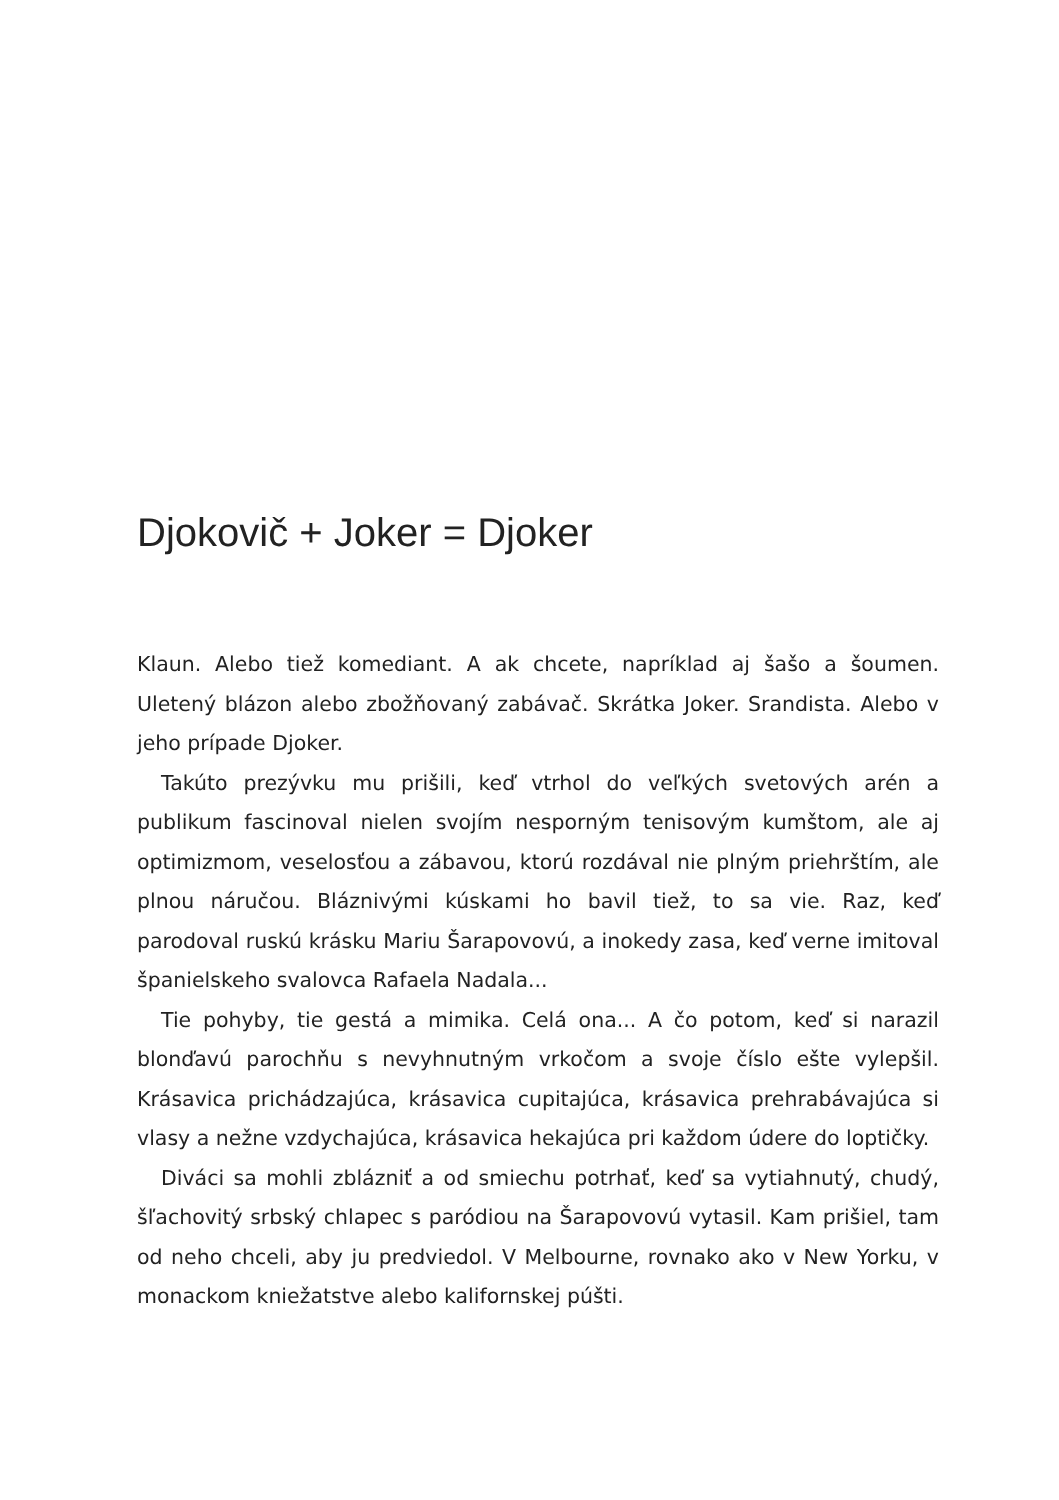Djokovič + Joker = Djoker
Klaun. Alebo tiež komediant. A ak chcete, napríklad aj šašo a šoumen. Uletený blázon alebo zbožňovaný zabávač. Skrátka Joker. Srandista. Alebo v jeho prípade Djoker.
Takúto prezývku mu prišili, keď vtrhol do veľkých svetových arén a publikum fascinoval nielen svojím nesporným tenisovým kumštom, ale aj optimizmom, veselosťou a zábavou, ktorú rozdával nie plným priehrštím, ale plnou náručou. Bláznivými kúskami ho bavil tiež, to sa vie. Raz, keď parodoval ruskú krásku Mariu Šarapovovú, a inokedy zasa, keď verne imitoval španielskeho svalovca Rafaela Nadala...
Tie pohyby, tie gestá a mimika. Celá ona... A čo potom, keď si narazil blonďavú parochňu s nevyhnutným vrkočom a svoje číslo ešte vylepšil. Krásavica prichádzajúca, krásavica cupitajúca, krásavica prehrabávajúca si vlasy a nežne vzdychajúca, krásavica hekajúca pri každom údere do loptičky.
Diváci sa mohli zblázniť a od smiechu potrhať, keď sa vytiahnutý, chudý, šľachovitý srbský chlapec s paródiou na Šarapovovú vytasil. Kam prišiel, tam od neho chceli, aby ju predviedol. V Melbourne, rovnako ako v New Yorku, v monackom kniežatstve alebo kalifornskej púšti.